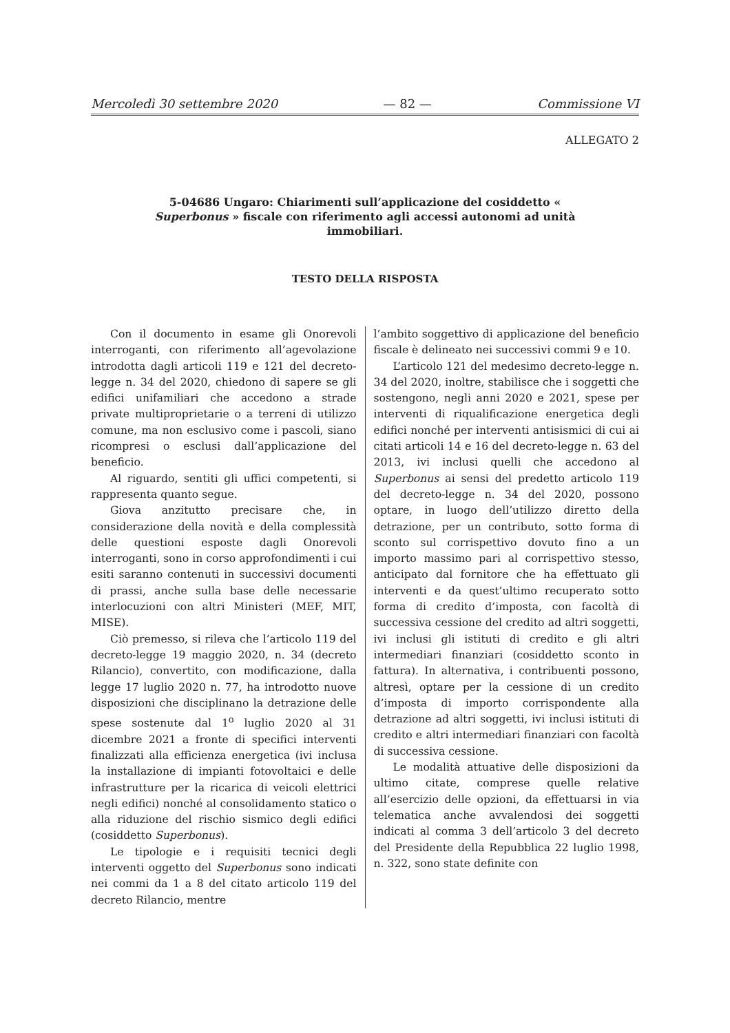Mercoledì 30 settembre 2020 — 82 — Commissione VI
ALLEGATO 2
5-04686 Ungaro: Chiarimenti sull’applicazione del cosiddetto « Superbonus » fiscale con riferimento agli accessi autonomi ad unità immobiliari.
TESTO DELLA RISPOSTA
Con il documento in esame gli Onorevoli interroganti, con riferimento all’agevolazione introdotta dagli articoli 119 e 121 del decreto-legge n. 34 del 2020, chiedono di sapere se gli edifici unifamiliari che accedono a strade private multiproprietarie o a terreni di utilizzo comune, ma non esclusivo come i pascoli, siano ricompresi o esclusi dall’applicazione del beneficio.
Al riguardo, sentiti gli uffici competenti, si rappresenta quanto segue.
Giova anzitutto precisare che, in considerazione della novità e della complessità delle questioni esposte dagli Onorevoli interroganti, sono in corso approfondimenti i cui esiti saranno contenuti in successivi documenti di prassi, anche sulla base delle necessarie interlocuzioni con altri Ministeri (MEF, MIT, MISE).
Ciò premesso, si rileva che l’articolo 119 del decreto-legge 19 maggio 2020, n. 34 (decreto Rilancio), convertito, con modificazione, dalla legge 17 luglio 2020 n. 77, ha introdotto nuove disposizioni che disciplinano la detrazione delle spese sostenute dal 1<sup>o</sup> luglio 2020 al 31 dicembre 2021 a fronte di specifici interventi finalizzati alla efficienza energetica (ivi inclusa la installazione di impianti fotovoltaici e delle infrastrutture per la ricarica di veicoli elettrici negli edifici) nonché al consolidamento statico o alla riduzione del rischio sismico degli edifici (cosiddetto Superbonus).
Le tipologie e i requisiti tecnici degli interventi oggetto del Superbonus sono indicati nei commi da 1 a 8 del citato articolo 119 del decreto Rilancio, mentre
l’ambito soggettivo di applicazione del beneficio fiscale è delineato nei successivi commi 9 e 10.
L’articolo 121 del medesimo decreto-legge n. 34 del 2020, inoltre, stabilisce che i soggetti che sostengono, negli anni 2020 e 2021, spese per interventi di riqualificazione energetica degli edifici nonché per interventi antisismici di cui ai citati articoli 14 e 16 del decreto-legge n. 63 del 2013, ivi inclusi quelli che accedono al Superbonus ai sensi del predetto articolo 119 del decreto-legge n. 34 del 2020, possono optare, in luogo dell’utilizzo diretto della detrazione, per un contributo, sotto forma di sconto sul corrispettivo dovuto fino a un importo massimo pari al corrispettivo stesso, anticipato dal fornitore che ha effettuato gli interventi e da quest’ultimo recuperato sotto forma di credito d’imposta, con facoltà di successiva cessione del credito ad altri soggetti, ivi inclusi gli istituti di credito e gli altri intermediari finanziari (cosiddetto sconto in fattura). In alternativa, i contribuenti possono, altresì, optare per la cessione di un credito d’imposta di importo corrispondente alla detrazione ad altri soggetti, ivi inclusi istituti di credito e altri intermediari finanziari con facoltà di successiva cessione.
Le modalità attuative delle disposizioni da ultimo citate, comprese quelle relative all’esercizio delle opzioni, da effettuarsi in via telematica anche avvalendosi dei soggetti indicati al comma 3 dell’articolo 3 del decreto del Presidente della Repubblica 22 luglio 1998, n. 322, sono state definite con